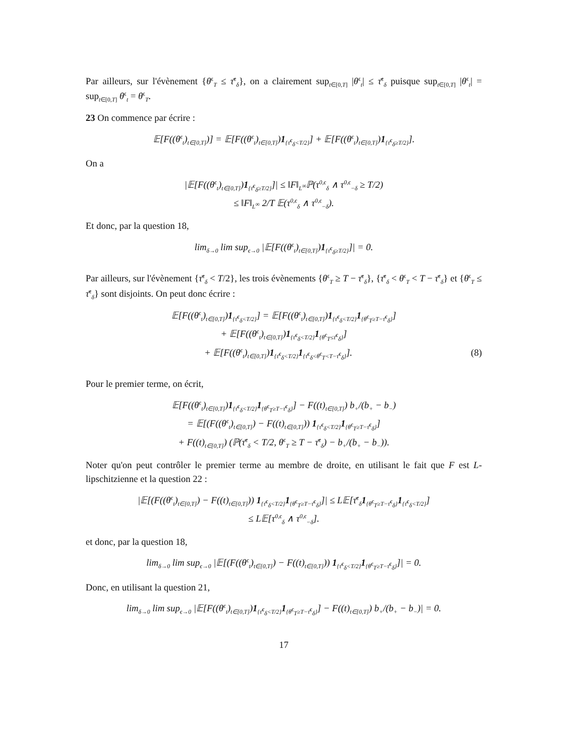Par ailleurs, sur l'évènement {θ<sup>ϵ</sup><sub>T</sub> ≤ τ̄<sup>ϵ</sup><sub>δ</sub>}, on a clairement sup<sub>t∈[0,T]</sub> |θ<sup>ϵ</sup><sub>t</sub>| ≤ τ̄<sup>ϵ</sup><sub>δ</sub> puisque sup<sub>t∈[0,T]</sub> |θ<sup>ϵ</sup><sub>t</sub>| = sup<sub>t∈[0,T]</sub> θ<sup>ϵ</sup><sub>t</sub> = θ<sup>ϵ</sup><sub>T</sub>.
23 On commence par écrire :
𝔼[F((θ<sup>ϵ</sup><sub>t</sub>)<sub>t∈[0,T]</sub>)] = 𝔼[F((θ<sup>ϵ</sup><sub>t</sub>)<sub>t∈[0,T]</sub>)1<sub>{τ̄<sup>ϵ</sup><sub>δ</sub><T/2}</sub>] + 𝔼[F((θ<sup>ϵ</sup><sub>t</sub>)<sub>t∈[0,T]</sub>)1<sub>{τ̄<sup>ϵ</sup><sub>δ</sub>≥T/2}</sub>].
On a
|𝔼[F((θ<sup>ϵ</sup><sub>t</sub>)<sub>t∈[0,T]</sub>)1<sub>{τ̄<sup>ϵ</sup><sub>δ</sub>≥T/2}</sub>]| ≤ ‖F‖<sub>L<sup>∞</sup></sub>ℙ(τ<sup>0,ϵ</sup><sub>δ</sub> ∧ τ<sup>0,ϵ</sup><sub>−δ</sub> ≥ T/2)
≤ ‖F‖<sub>L<sup>∞</sup></sub> 2/T 𝔼(τ<sup>0,ϵ</sup><sub>δ</sub> ∧ τ<sup>0,ϵ</sup><sub>−δ</sub>).
Et donc, par la question 18,
lim<sub>δ→0</sub> lim sup<sub>ϵ→0</sub> |𝔼[F((θ<sup>ϵ</sup><sub>t</sub>)<sub>t∈[0,T]</sub>)1<sub>{τ̄<sup>ϵ</sup><sub>δ</sub>≥T/2}</sub>]| = 0.
Par ailleurs, sur l'évènement {τ̄<sup>ϵ</sup><sub>δ</sub> < T/2}, les trois évènements {θ<sup>ϵ</sup><sub>T</sub> ≥ T − τ̄<sup>ϵ</sup><sub>δ</sub>}, {τ̄<sup>ϵ</sup><sub>δ</sub> < θ<sup>ϵ</sup><sub>T</sub> < T − τ̄<sup>ϵ</sup><sub>δ</sub>} et {θ<sup>ϵ</sup><sub>T</sub> ≤ τ̄<sup>ϵ</sup><sub>δ</sub>} sont disjoints. On peut donc écrire :
𝔼[F((θ<sup>ϵ</sup><sub>t</sub>)<sub>t∈[0,T]</sub>)1<sub>{τ̄<sup>ϵ</sup><sub>δ</sub><T/2}</sub>] = 𝔼[F((θ<sup>ϵ</sup><sub>t</sub>)<sub>t∈[0,T]</sub>)1<sub>{τ̄<sup>ϵ</sup><sub>δ</sub><T/2}</sub>1<sub>{θ<sup>ϵ</sup><sub>T</sub>≥T−τ̄<sup>ϵ</sup><sub>δ</sub>}</sub>]
+ 𝔼[F((θ<sup>ϵ</sup><sub>t</sub>)<sub>t∈[0,T]</sub>)1<sub>{τ̄<sup>ϵ</sup><sub>δ</sub><T/2}</sub>1<sub>{θ<sup>ϵ</sup><sub>T</sub>≤τ̄<sup>ϵ</sup><sub>δ</sub>}</sub>]
+ 𝔼[F((θ<sup>ϵ</sup><sub>t</sub>)<sub>t∈[0,T]</sub>)1<sub>{τ̄<sup>ϵ</sup><sub>δ</sub><T/2}</sub>1<sub>{τ̄<sup>ϵ</sup><sub>δ</sub><θ<sup>ϵ</sup><sub>T</sub><T−τ̄<sup>ϵ</sup><sub>δ</sub>}</sub>]. (8)
Pour le premier terme, on écrit,
𝔼[F((θ<sup>ϵ</sup><sub>t</sub>)<sub>t∈[0,T]</sub>)1<sub>{τ̄<sup>ϵ</sup><sub>δ</sub><T/2}</sub>1<sub>{θ<sup>ϵ</sup><sub>T</sub>≥T−τ̄<sup>ϵ</sup><sub>δ</sub>}</sub>] − F((t)<sub>t∈[0,T]</sub>) b<sub>+</sub>/(b<sub>+</sub> − b<sub>−</sub>)
= 𝔼[(F((θ<sup>ϵ</sup><sub>t</sub>)<sub>t∈[0,T]</sub>) − F((t)<sub>t∈[0,T]</sub>)) 1<sub>{τ̄<sup>ϵ</sup><sub>δ</sub><T/2}</sub>1<sub>{θ<sup>ϵ</sup><sub>T</sub>≥T−τ̄<sup>ϵ</sup><sub>δ</sub>}</sub>]
+ F((t)<sub>t∈[0,T]</sub>) (ℙ(τ̄<sup>ϵ</sup><sub>δ</sub> < T/2, θ<sup>ϵ</sup><sub>T</sub> ≥ T − τ̄<sup>ϵ</sup><sub>δ</sub>) − b<sub>+</sub>/(b<sub>+</sub> − b<sub>−</sub>)).
Noter qu'on peut contrôler le premier terme au membre de droite, en utilisant le fait que F est L-lipschitzienne et la question 22 :
|𝔼[(F((θ<sup>ϵ</sup><sub>t</sub>)<sub>t∈[0,T]</sub>) − F((t)<sub>t∈[0,T]</sub>)) 1<sub>{τ̄<sup>ϵ</sup><sub>δ</sub><T/2}</sub>1<sub>{θ<sup>ϵ</sup><sub>T</sub>≥T−τ̄<sup>ϵ</sup><sub>δ</sub>}</sub>]| ≤ L𝔼[τ̄<sup>ϵ</sup><sub>δ</sub>1<sub>{θ<sup>ϵ</sup><sub>T</sub>≥T−τ̄<sup>ϵ</sup><sub>δ</sub>}</sub>1<sub>{τ̄<sup>ϵ</sup><sub>δ</sub><T/2}</sub>]
≤ L𝔼[τ<sup>0,ϵ</sup><sub>δ</sub> ∧ τ<sup>0,ϵ</sup><sub>−δ</sub>].
et donc, par la question 18,
lim<sub>δ→0</sub> lim sup<sub>ϵ→0</sub> |𝔼[(F((θ<sup>ϵ</sup><sub>t</sub>)<sub>t∈[0,T]</sub>) − F((t)<sub>t∈[0,T]</sub>)) 1<sub>{τ̄<sup>ϵ</sup><sub>δ</sub><T/2}</sub>1<sub>{θ<sup>ϵ</sup><sub>T</sub>≥T−τ̄<sup>ϵ</sup><sub>δ</sub>}</sub>]| = 0.
Donc, en utilisant la question 21,
lim<sub>δ→0</sub> lim sup<sub>ϵ→0</sub> |𝔼[F((θ<sup>ϵ</sup><sub>t</sub>)<sub>t∈[0,T]</sub>)1<sub>{τ̄<sup>ϵ</sup><sub>δ</sub><T/2}</sub>1<sub>{θ<sup>ϵ</sup><sub>T</sub>≥T−τ̄<sup>ϵ</sup><sub>δ</sub>}</sub>] − F((t)<sub>t∈[0,T]</sub>) b<sub>+</sub>/(b<sub>+</sub> − b<sub>−</sub>)| = 0.
17